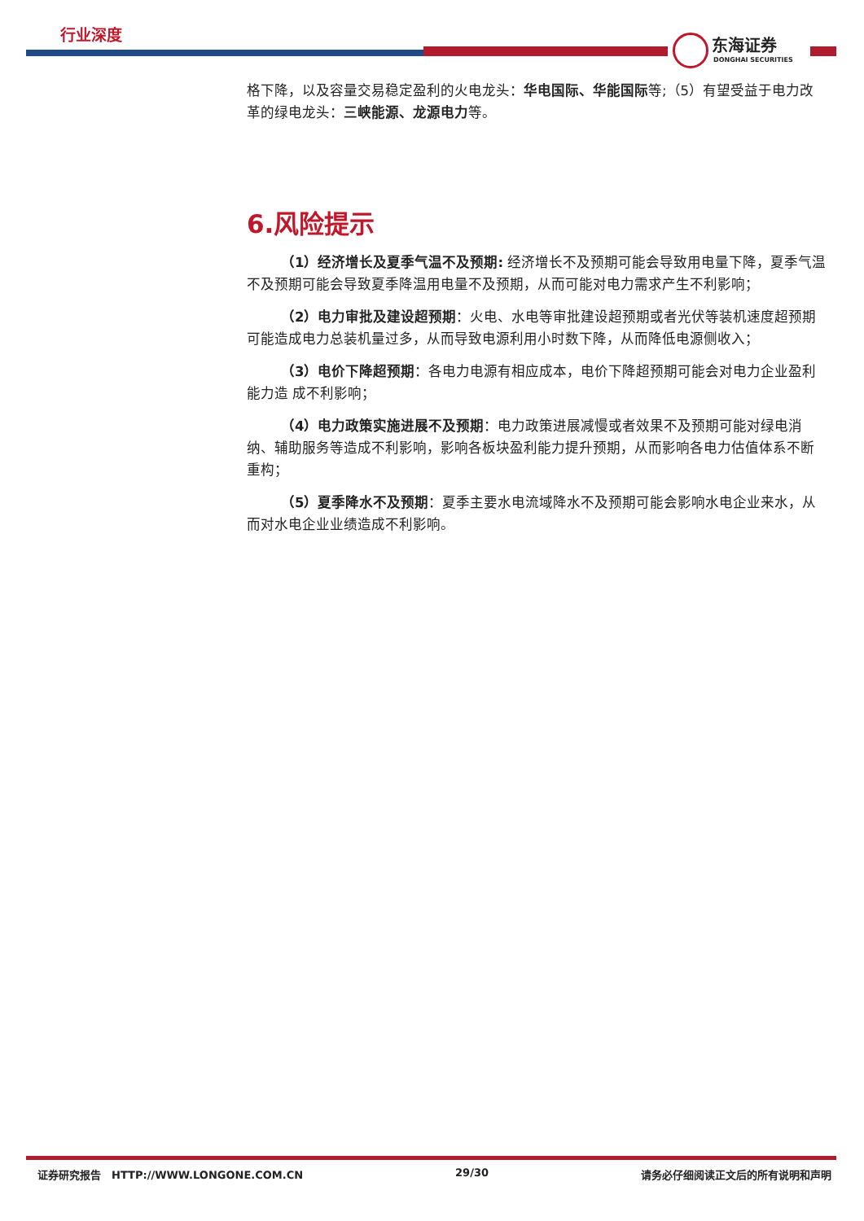行业深度
东海证券
DONGHAI SECURITIES
格下降，以及容量交易稳定盈利的火电龙头：华电国际、华能国际等;（5）有望受益于电力改革的绿电龙头：三峡能源、龙源电力等。
6.风险提示
（1）经济增长及夏季气温不及预期: 经济增长不及预期可能会导致用电量下降，夏季气温不及预期可能会导致夏季降温用电量不及预期，从而可能对电力需求产生不利影响；
（2）电力审批及建设超预期：火电、水电等审批建设超预期或者光伏等装机速度超预期可能造成电力总装机量过多，从而导致电源利用小时数下降，从而降低电源侧收入；
（3）电价下降超预期：各电力电源有相应成本，电价下降超预期可能会对电力企业盈利能力造 成不利影响；
（4）电力政策实施进展不及预期：电力政策进展减慢或者效果不及预期可能对绿电消纳、辅助服务等造成不利影响，影响各板块盈利能力提升预期，从而影响各电力估值体系不断重构；
（5）夏季降水不及预期：夏季主要水电流域降水不及预期可能会影响水电企业来水，从而对水电企业业绩造成不利影响。
证券研究报告　HTTP://WWW.LONGONE.COM.CN 29/30 请务必仔细阅读正文后的所有说明和声明